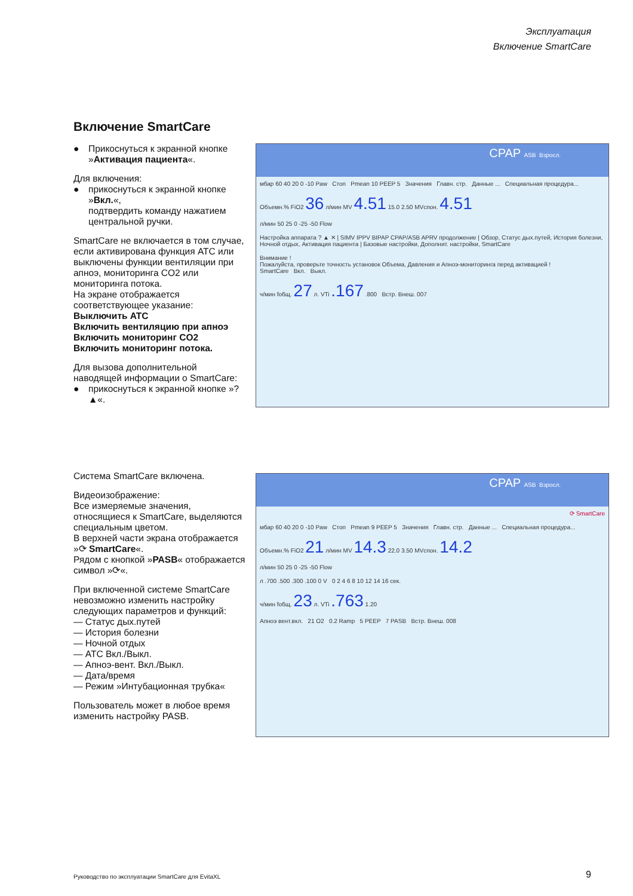Эксплуатация
Включение SmartCare
Включение SmartCare
● Прикоснуться к экранной кнопке »Активация пациента«.
Для включения:
● прикоснуться к экранной кнопке »Вкл.«,
подтвердить команду нажатием центральной ручки.
SmartCare не включается в том случае, если активирована функция ATC или выключены функции вентиляции при апноэ, мониторинга CO2 или мониторинга потока.
На экране отображается соответствующее указание:
Выключить ATC
Включить вентиляцию при апноэ
Включить мониторинг CO2
Включить мониторинг потока.
Для вызова дополнительной наводящей информации о SmartCare:
● прикоснуться к экранной кнопке »? ▲«.
CPAP ASB Взросл.
мбар 60 40 20 0 -10 Paw Стоп Pmean 10 PEEP 5 Значения Главн. стр. Данные ... Специальная процедура...
Объемн.% FiO2 36 л/мин MV 4.51 15.0 2.50 MVспон. 4.51
л/мин 50 25 0 -25 -50 Flow
Настройка аппарата ? ▲ ✕ | SIMV IPPV BIPAP CPAP/ASB APRV продолжение | Обзор, Статус дых.путей, История болезни, Ночной отдых, Активация пациента | Базовые настройки, Дополнит. настройки, SmartCare
Внимание !
Пожалуйста, проверьте точность установок Объема, Давления и Апноэ-мониторинга перед активацией !
SmartCare Вкл. Выкл.
ч/мин fобщ. 27 л. VTi .167 .800 Встр. Внеш. 007
Система SmartCare включена.
Видеоизображение:
Все измеряемые значения, относящиеся к SmartCare, выделяются специальным цветом.
В верхней части экрана отображается »⟳ SmartCare«.
Рядом с кнопкой »PASB« отображается символ »⟳«.
При включенной системе SmartCare невозможно изменить настройку следующих параметров и функций:
— Статус дых.путей
— История болезни
— Ночной отдых
— ATC Вкл./Выкл.
— Апноэ-вент. Вкл./Выкл.
— Дата/время
— Режим »Интубационная трубка«
Пользователь может в любое время изменить настройку PASB.
CPAP ASB Взросл.
⟳ SmartCare
мбар 60 40 20 0 -10 Paw Стоп Pmean 9 PEEP 5 Значения Главн. стр. Данные ... Специальная процедура...
Объемн.% FiO2 21 л/мин MV 14.3 22.0 3.50 MVспон. 14.2
л/мин 50 25 0 -25 -50 Flow
л .700 .500 .300 .100 0 V 0 2 4 6 8 10 12 14 16 сек.
ч/мин fобщ. 23 л. VTi .763 1.20
Апноэ вент.вкл. 21 O2 0.2 Ramp 5 PEEP 7 PASB Встр. Внеш. 008
Руководство по эксплуатации SmartCare для EvitaXL
9